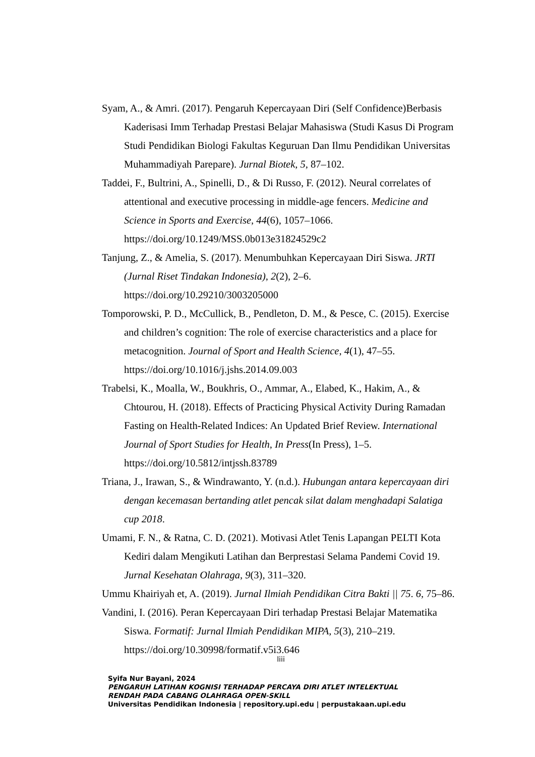Syam, A., & Amri. (2017). Pengaruh Kepercayaan Diri (Self Confidence)Berbasis Kaderisasi Imm Terhadap Prestasi Belajar Mahasiswa (Studi Kasus Di Program Studi Pendidikan Biologi Fakultas Keguruan Dan Ilmu Pendidikan Universitas Muhammadiyah Parepare). Jurnal Biotek, 5, 87–102.
Taddei, F., Bultrini, A., Spinelli, D., & Di Russo, F. (2012). Neural correlates of attentional and executive processing in middle-age fencers. Medicine and Science in Sports and Exercise, 44(6), 1057–1066. https://doi.org/10.1249/MSS.0b013e31824529c2
Tanjung, Z., & Amelia, S. (2017). Menumbuhkan Kepercayaan Diri Siswa. JRTI (Jurnal Riset Tindakan Indonesia), 2(2), 2–6. https://doi.org/10.29210/3003205000
Tomporowski, P. D., McCullick, B., Pendleton, D. M., & Pesce, C. (2015). Exercise and children’s cognition: The role of exercise characteristics and a place for metacognition. Journal of Sport and Health Science, 4(1), 47–55. https://doi.org/10.1016/j.jshs.2014.09.003
Trabelsi, K., Moalla, W., Boukhris, O., Ammar, A., Elabed, K., Hakim, A., & Chtourou, H. (2018). Effects of Practicing Physical Activity During Ramadan Fasting on Health-Related Indices: An Updated Brief Review. International Journal of Sport Studies for Health, In Press(In Press), 1–5. https://doi.org/10.5812/intjssh.83789
Triana, J., Irawan, S., & Windrawanto, Y. (n.d.). Hubungan antara kepercayaan diri dengan kecemasan bertanding atlet pencak silat dalam menghadapi Salatiga cup 2018.
Umami, F. N., & Ratna, C. D. (2021). Motivasi Atlet Tenis Lapangan PELTI Kota Kediri dalam Mengikuti Latihan dan Berprestasi Selama Pandemi Covid 19. Jurnal Kesehatan Olahraga, 9(3), 311–320.
Ummu Khairiyah et, A. (2019). Jurnal Ilmiah Pendidikan Citra Bakti || 75. 6, 75–86.
Vandini, I. (2016). Peran Kepercayaan Diri terhadap Prestasi Belajar Matematika Siswa. Formatif: Jurnal Ilmiah Pendidikan MIPA, 5(3), 210–219. https://doi.org/10.30998/formatif.v5i3.646
liii
Syifa Nur Bayani, 2024
PENGARUH LATIHAN KOGNISI TERHADAP PERCAYA DIRI ATLET INTELEKTUAL
RENDAH PADA CABANG OLAHRAGA OPEN-SKILL
Universitas Pendidikan Indonesia | repository.upi.edu | perpustakaan.upi.edu